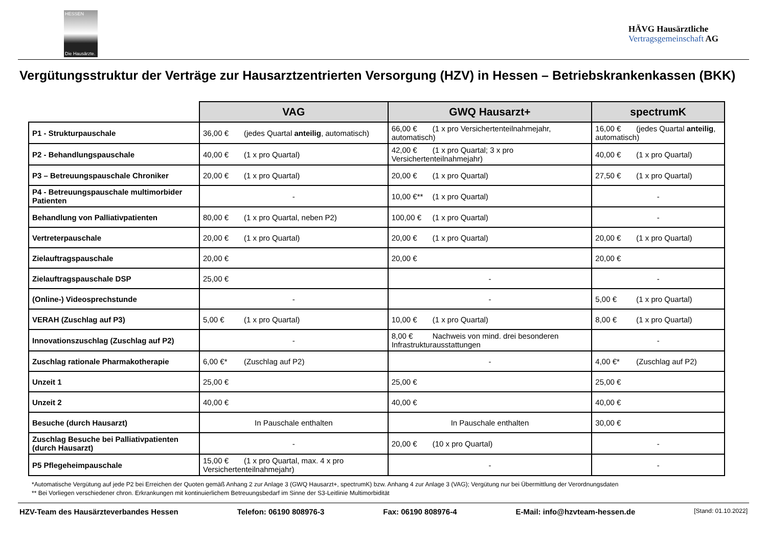HESSEN
Die Hausärzte.
HÄVG Hausärztliche
Vertragsgemeinschaft AG
Vergütungsstruktur der Verträge zur Hausarztzentrierten Versorgung (HZV) in Hessen – Betriebskrankenkassen (BKK)
| | VAG | GWQ Hausarzt+ | spectrumK |
| --- | --- | --- | --- |
| P1 - Strukturpauschale | 36,00 € (jedes Quartal anteilig , automatisch) | 66,00 € (1 x pro Versichertenteilnahmejahr, automatisch) | 16,00 € (jedes Quartal anteilig , automatisch) |
| P2 - Behandlungspauschale | 40,00 € (1 x pro Quartal) | 42,00 € (1 x pro Quartal; 3 x pro Versichertenteilnahmejahr) | 40,00 € (1 x pro Quartal) |
| P3 – Betreuungspauschale Chroniker | 20,00 € (1 x pro Quartal) | 20,00 € (1 x pro Quartal) | 27,50 € (1 x pro Quartal) |
| P4 - Betreuungspauschale multimorbider Patienten | - | 10,00 €** (1 x pro Quartal) | - |
| Behandlung von Palliativpatienten | 80,00 € (1 x pro Quartal, neben P2) | 100,00 € (1 x pro Quartal) | - |
| Vertreterpauschale | 20,00 € (1 x pro Quartal) | 20,00 € (1 x pro Quartal) | 20,00 € (1 x pro Quartal) |
| Zielauftragspauschale | 20,00 € | 20,00 € | 20,00 € |
| Zielauftragspauschale DSP | 25,00 € | - | - |
| (Online-) Videosprechstunde | - | - | 5,00 € (1 x pro Quartal) |
| VERAH (Zuschlag auf P3) | 5,00 € (1 x pro Quartal) | 10,00 € (1 x pro Quartal) | 8,00 € (1 x pro Quartal) |
| Innovationszuschlag (Zuschlag auf P2) | - | 8,00 € Nachweis von mind. drei besonderen Infrastrukturausstattungen | - |
| Zuschlag rationale Pharmakotherapie | 6,00 €* (Zuschlag auf P2) | - | 4,00 €* (Zuschlag auf P2) |
| Unzeit 1 | 25,00 € | 25,00 € | 25,00 € |
| Unzeit 2 | 40,00 € | 40,00 € | 40,00 € |
| Besuche (durch Hausarzt) | In Pauschale enthalten | In Pauschale enthalten | 30,00 € |
| Zuschlag Besuche bei Palliativpatienten (durch Hausarzt) | - | 20,00 € (10 x pro Quartal) | - |
| P5 Pflegeheimpauschale | 15,00 € (1 x pro Quartal, max. 4 x pro Versichertenteilnahmejahr) | - | - |
*Automatische Vergütung auf jede P2 bei Erreichen der Quoten gemäß Anhang 2 zur Anlage 3 (GWQ Hausarzt+, spectrumK) bzw. Anhang 4 zur Anlage 3 (VAG); Vergütung nur bei Übermittlung der Verordnungsdaten
** Bei Vorliegen verschiedener chron. Erkrankungen mit kontinuierlichem Betreuungsbedarf im Sinne der S3-Leitlinie Multimorbidität
HZV-Team des Hausärzteverbandes Hessen Telefon: 06190 808976-3 Fax: 06190 808976-4 E-Mail: info@hzvteam-hessen.de [Stand: 01.10.2022]